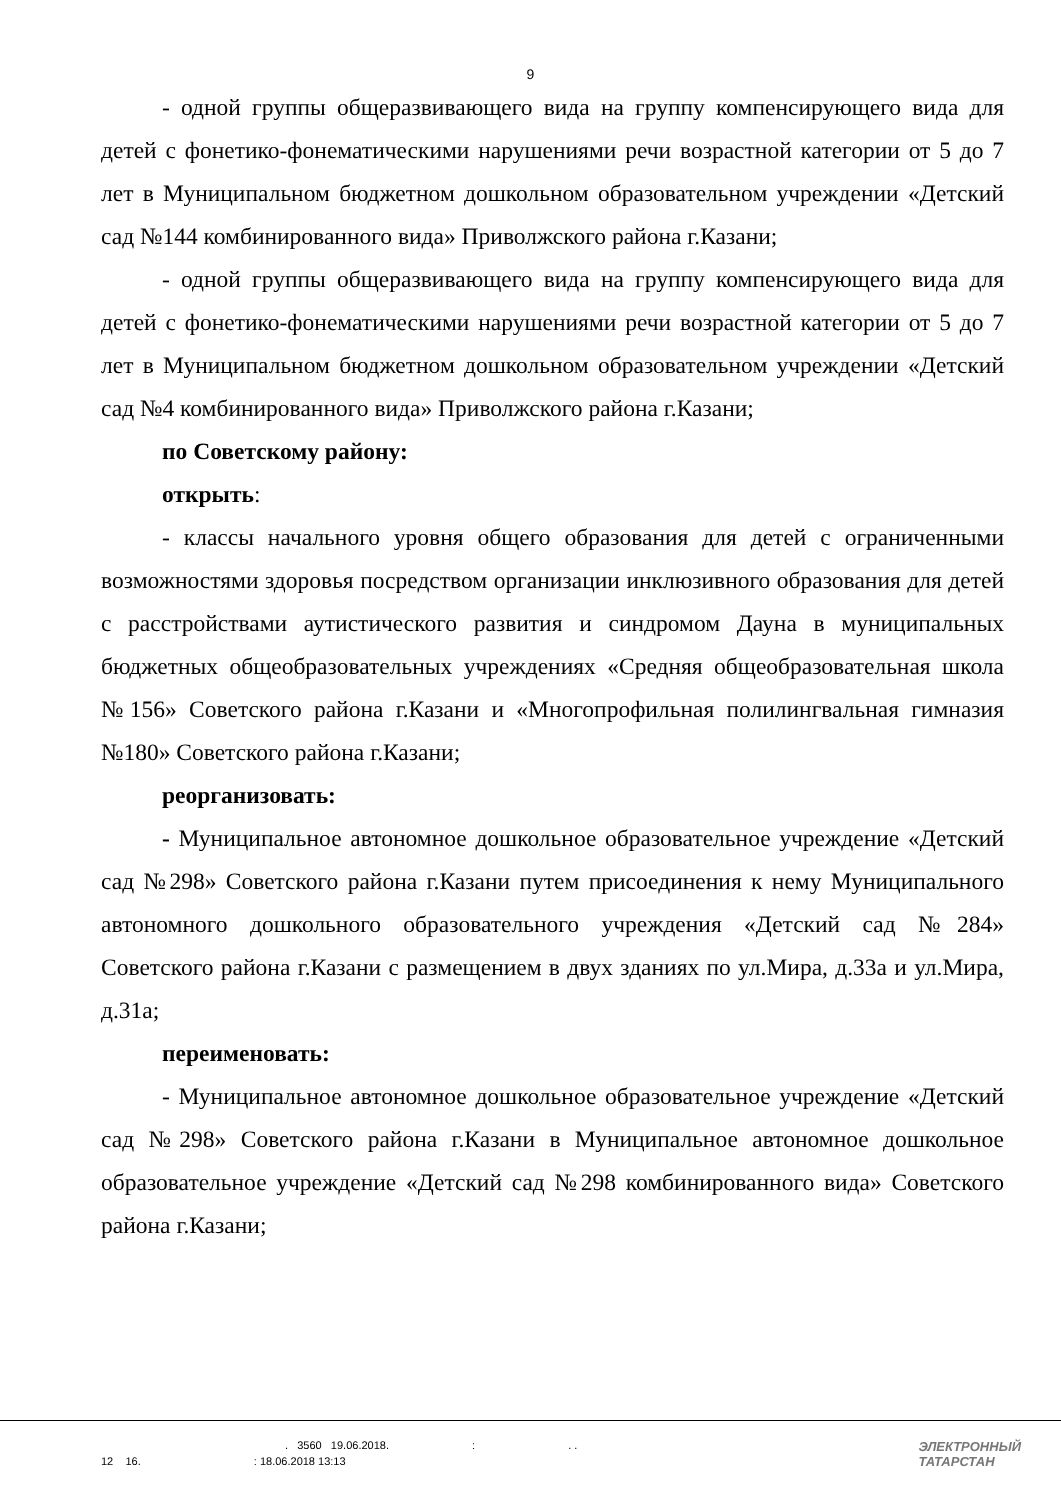9
- одной группы общеразвивающего вида на группу компенсирующего вида для детей с фонетико-фонематическими нарушениями речи возрастной категории от 5 до 7 лет в Муниципальном бюджетном дошкольном образовательном учреждении «Детский сад №144 комбинированного вида» Приволжского района г.Казани;
- одной группы общеразвивающего вида на группу компенсирующего вида для детей с фонетико-фонематическими нарушениями речи возрастной категории от 5 до 7 лет в Муниципальном бюджетном дошкольном образовательном учреждении «Детский сад №4 комбинированного вида» Приволжского района г.Казани;
по Советскому району:
открыть:
- классы начального уровня общего образования для детей с ограниченными возможностями здоровья посредством организации инклюзивного образования для детей с расстройствами аутистического развития и синдромом Дауна в муниципальных бюджетных общеобразовательных учреждениях «Средняя общеобразовательная школа №156» Советского района г.Казани и «Многопрофильная полилингвальная гимназия №180» Советского района г.Казани;
реорганизовать:
- Муниципальное автономное дошкольное образовательное учреждение «Детский сад №298» Советского района г.Казани путем присоединения к нему Муниципального автономного дошкольного образовательного учреждения «Детский сад №284» Советского района г.Казани с размещением в двух зданиях по ул.Мира, д.33а и ул.Мира, д.31а;
переименовать:
- Муниципальное автономное дошкольное образовательное учреждение «Детский сад №298» Советского района г.Казани в Муниципальное автономное дошкольное образовательное учреждение «Детский сад №298 комбинированного вида» Советского района г.Казани;
. 3560 19.06.2018. : . .
12 16. : 18.06.2018 13:13
ЭЛЕКТРОННЫЙ
ТАТАРСТАН